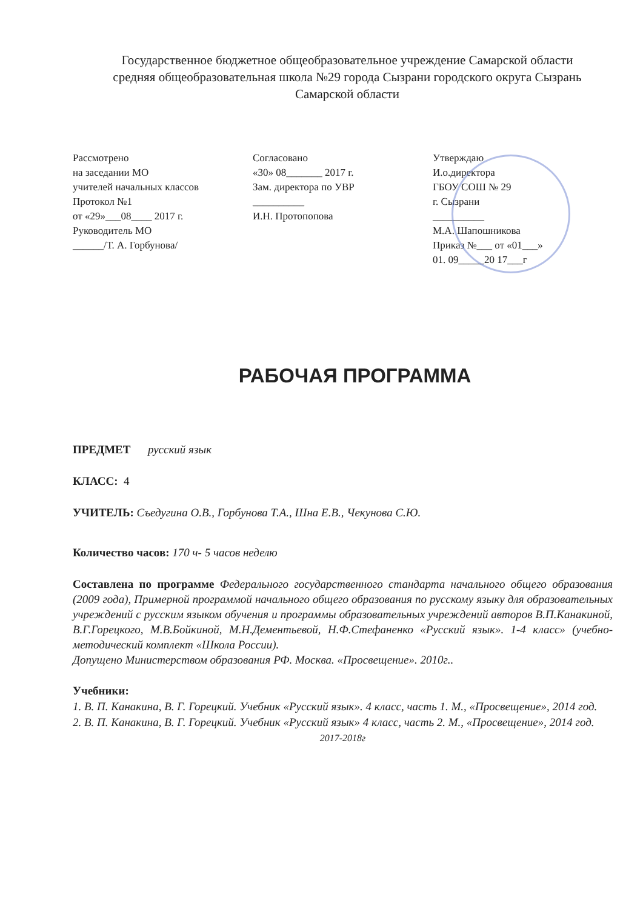Государственное бюджетное общеобразовательное учреждение Самарской области
средняя общеобразовательная школа №29 города Сызрани городского округа Сызрань
Самарской области
Рассмотрено
на заседании МО
учителей начальных классов
Протокол №1
от «29»___08____ 2017 г.
Руководитель МО
______/Т. А. Горбунова/
Согласовано
«30» 08_______ 2017 г.
Зам. директора по УВР
__________
И.Н. Протопопова
Утверждаю
И.о.директора
ГБОУ СОШ № 29
г. Сызрани
__________
М.А. Шапошникова
Приказ №___ от «01___»
01. 09_____20 17___г
РАБОЧАЯ ПРОГРАММА
ПРЕДМЕТ русский язык
КЛАСС: 4
УЧИТЕЛЬ: Съедугина О.В., Горбунова Т.А., Шна Е.В., Чекунова С.Ю.
Количество часов: 170 ч- 5 часов неделю
Составлена по программе Федерального государственного стандарта начального общего образования (2009 года), Примерной программой начального общего образования по русскому языку для образовательных учреждений с русским языком обучения и программы образовательных учреждений авторов В.П.Канакиной, В.Г.Горецкого, М.В.Бойкиной, М.Н.Дементьевой, Н.Ф.Стефаненко «Русский язык». 1-4 класс» (учебно-методический комплект «Школа России).
Допущено Министерством образования РФ. Москва. «Просвещение». 2010г..
Учебники:
1. В. П. Канакина, В. Г. Горецкий. Учебник «Русский язык». 4 класс, часть 1. М., «Просвещение», 2014 год.
2. В. П. Канакина, В. Г. Горецкий. Учебник «Русский язык» 4 класс, часть 2. М., «Просвещение», 2014 год.
2017-2018г